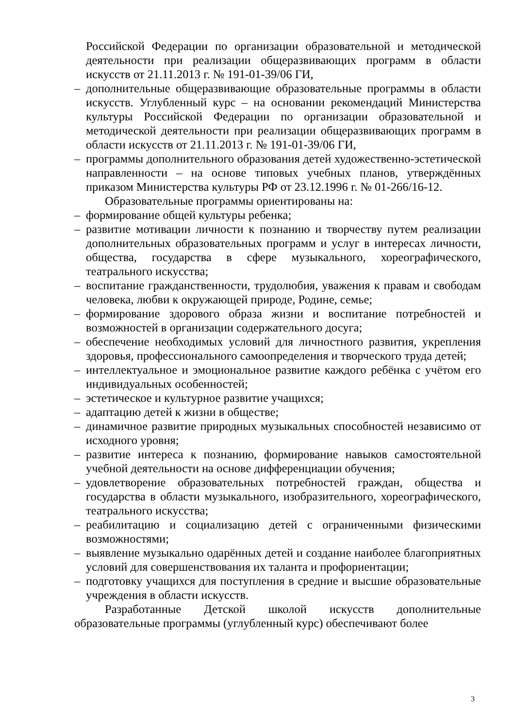Российской Федерации по организации образовательной и методической деятельности при реализации общеразвивающих программ в области искусств от 21.11.2013 г. № 191-01-39/06 ГИ,
– дополнительные общеразвивающие образовательные программы в области искусств. Углубленный курс – на основании рекомендаций Министерства культуры Российской Федерации по организации образовательной и методической деятельности при реализации общеразвивающих программ в области искусств от 21.11.2013 г. № 191-01-39/06 ГИ,
– программы дополнительного образования детей художественно-эстетической направленности – на основе типовых учебных планов, утверждённых приказом Министерства культуры РФ от 23.12.1996 г. № 01-266/16-12.
Образовательные программы ориентированы на:
– формирование общей культуры ребенка;
– развитие мотивации личности к познанию и творчеству путем реализации дополнительных образовательных программ и услуг в интересах личности, общества, государства в сфере музыкального, хореографического, театрального искусства;
– воспитание гражданственности, трудолюбия, уважения к правам и свободам человека, любви к окружающей природе, Родине, семье;
– формирование здорового образа жизни и воспитание потребностей и возможностей в организации содержательного досуга;
– обеспечение необходимых условий для личностного развития, укрепления здоровья, профессионального самоопределения и творческого труда детей;
– интеллектуальное и эмоциональное развитие каждого ребёнка с учётом его индивидуальных особенностей;
– эстетическое и культурное развитие учащихся;
– адаптацию детей к жизни в обществе;
– динамичное развитие природных музыкальных способностей независимо от исходного уровня;
– развитие интереса к познанию, формирование навыков самостоятельной учебной деятельности на основе дифференциации обучения;
– удовлетворение образовательных потребностей граждан, общества и государства в области музыкального, изобразительного, хореографического, театрального искусства;
– реабилитацию и социализацию детей с ограниченными физическими возможностями;
– выявление музыкально одарённых детей и создание наиболее благоприятных условий для совершенствования их таланта и профориентации;
– подготовку учащихся для поступления в средние и высшие образовательные учреждения в области искусств.
Разработанные Детской школой искусств дополнительные образовательные программы (углубленный курс) обеспечивают более
3